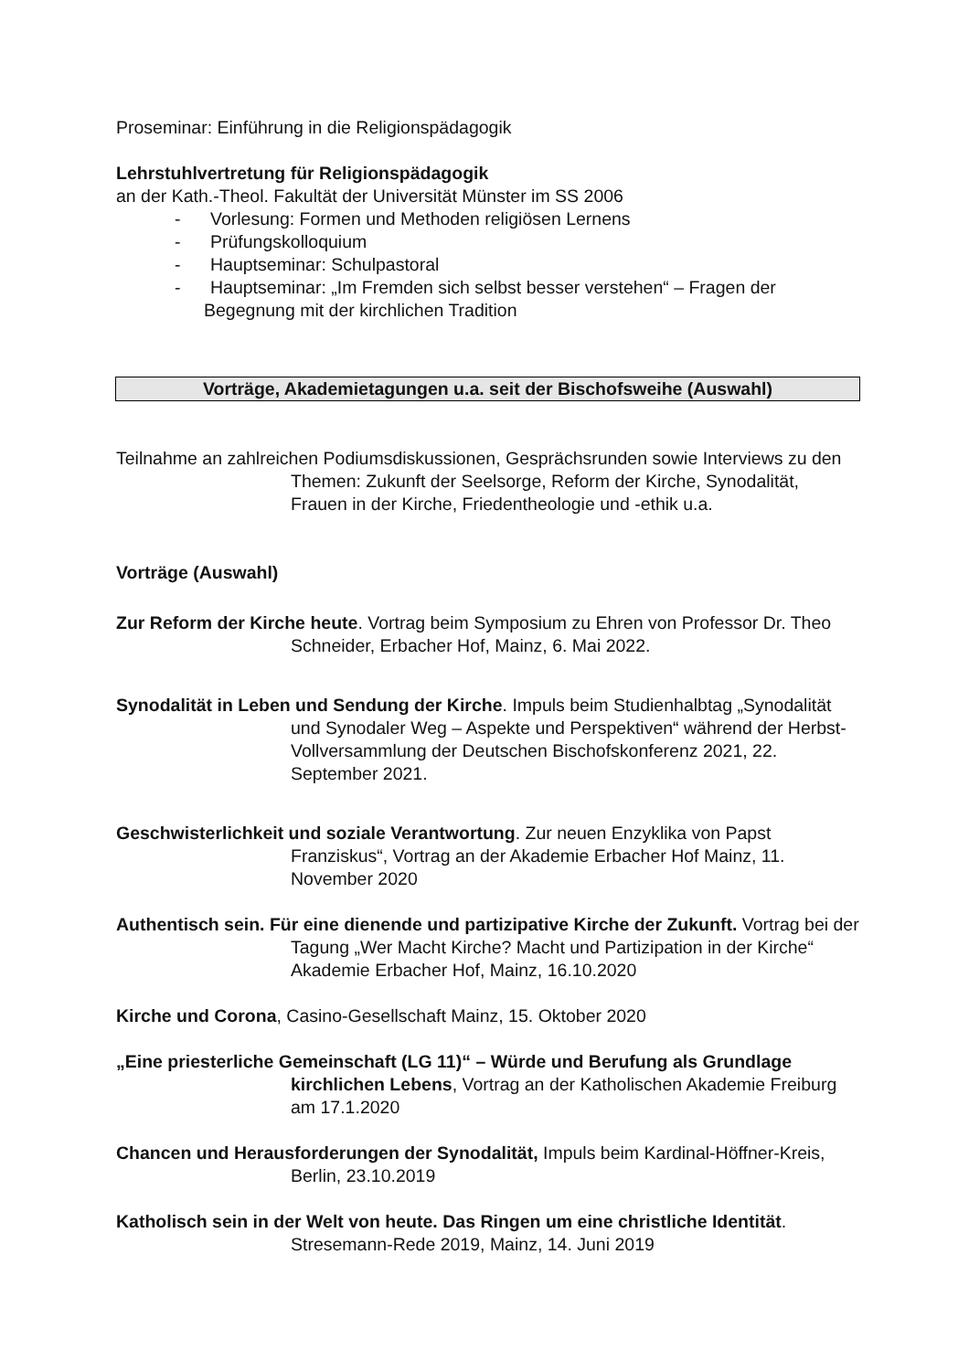Proseminar: Einführung in die Religionspädagogik
Lehrstuhlvertretung für Religionspädagogik
an der Kath.-Theol. Fakultät der Universität Münster im SS 2006
- Vorlesung: Formen und Methoden religiösen Lernens
- Prüfungskolloquium
- Hauptseminar: Schulpastoral
- Hauptseminar: „Im Fremden sich selbst besser verstehen“ – Fragen der Begegnung mit der kirchlichen Tradition
Vorträge, Akademietagungen u.a. seit der Bischofsweihe (Auswahl)
Teilnahme an zahlreichen Podiumsdiskussionen, Gesprächsrunden sowie Interviews zu den Themen: Zukunft der Seelsorge, Reform der Kirche, Synodalität, Frauen in der Kirche, Friedentheologie und -ethik u.a.
Vorträge (Auswahl)
Zur Reform der Kirche heute. Vortrag beim Symposium zu Ehren von Professor Dr. Theo Schneider, Erbacher Hof, Mainz, 6. Mai 2022.
Synodalität in Leben und Sendung der Kirche. Impuls beim Studienhalbtag „Synodalität und Synodaler Weg – Aspekte und Perspektiven“ während der Herbst-Vollversammlung der Deutschen Bischofskonferenz 2021, 22. September 2021.
Geschwisterlichkeit und soziale Verantwortung. Zur neuen Enzyklika von Papst Franziskus“, Vortrag an der Akademie Erbacher Hof Mainz, 11. November 2020
Authentisch sein. Für eine dienende und partizipative Kirche der Zukunft. Vortrag bei der Tagung „Wer Macht Kirche? Macht und Partizipation in der Kirche“ Akademie Erbacher Hof, Mainz, 16.10.2020
Kirche und Corona, Casino-Gesellschaft Mainz, 15. Oktober 2020
„Eine priesterliche Gemeinschaft (LG 11)“ – Würde und Berufung als Grundlage kirchlichen Lebens, Vortrag an der Katholischen Akademie Freiburg am 17.1.2020
Chancen und Herausforderungen der Synodalität, Impuls beim Kardinal-Höffner-Kreis, Berlin, 23.10.2019
Katholisch sein in der Welt von heute. Das Ringen um eine christliche Identität. Stresemann-Rede 2019, Mainz, 14. Juni 2019